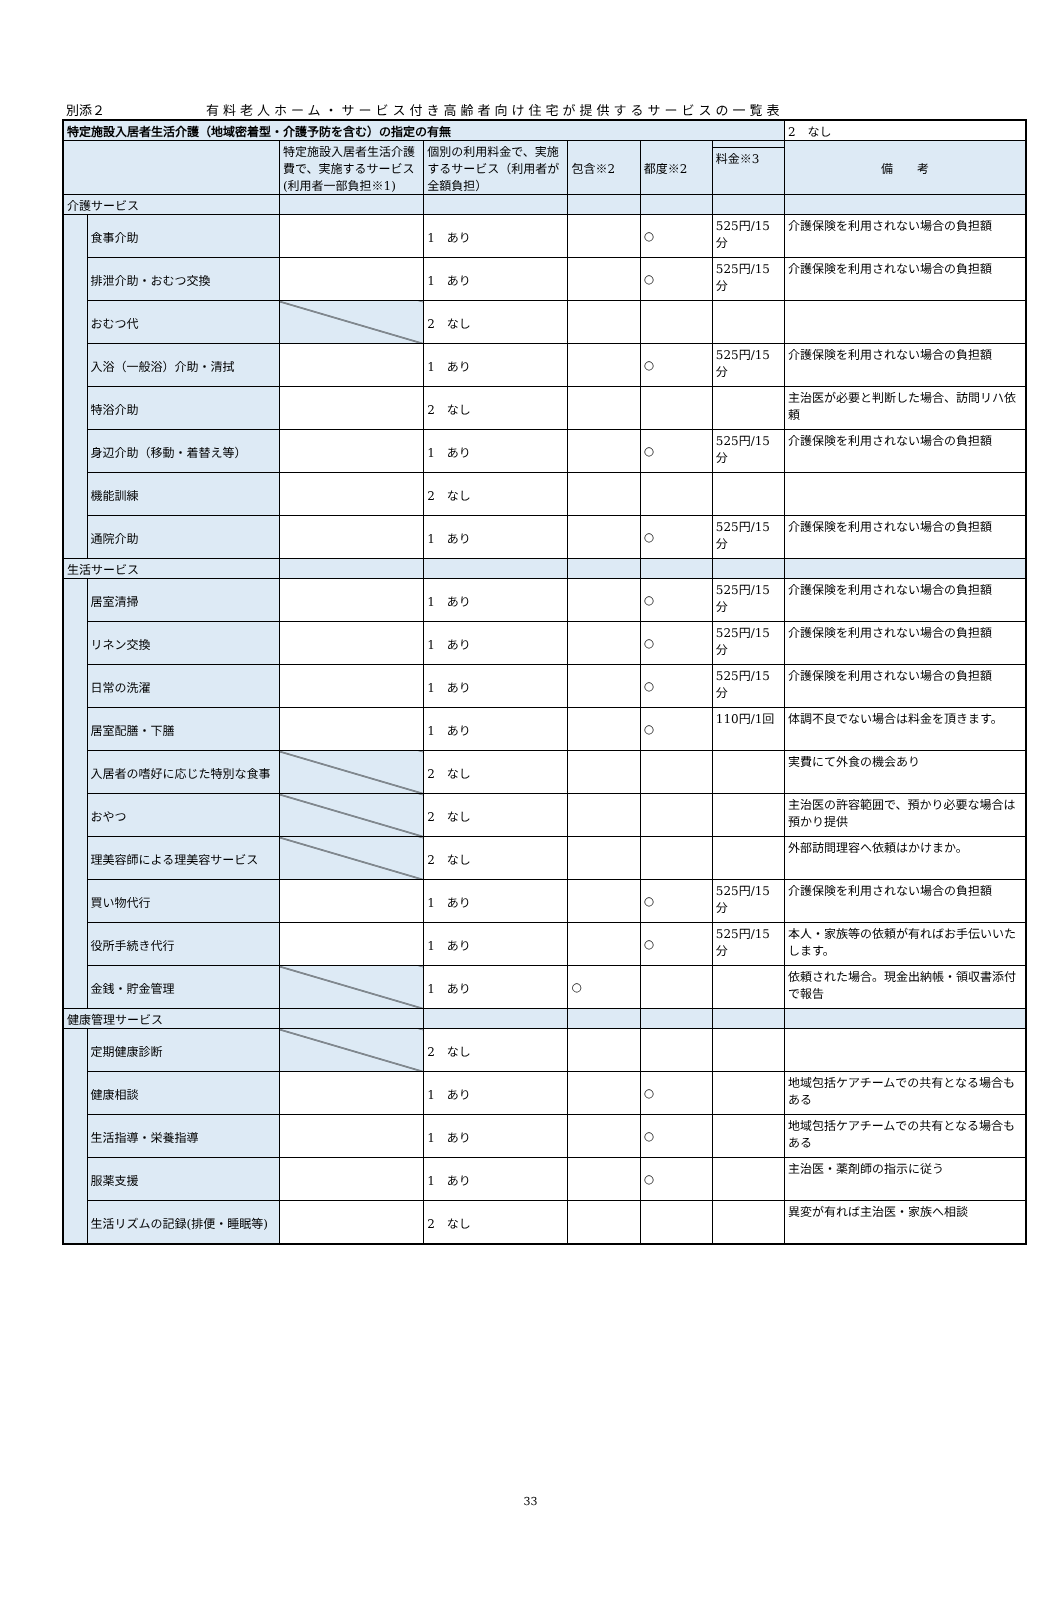別添２ 有料老人ホーム・サービス付き高齢者向け住宅が提供するサービスの一覧表
| 特定施設入居者生活介護（地域密着型・介護予防を含む）の指定の有無 | | | | | | | 2 なし |
| | | 特定施設入居者生活介護費で、実施するサービス(利用者一部負担※1) | 個別の利用料金で、実施するサービス（利用者が全額負担） | 包含※2 | 都度※2 | | 備 考 |
| | | | | | | 料金※3 | |
| 介護サービス | | | | | | | |
| | 食事介助 | | 1 あり | | ○ | 525円/15分 | 介護保険を利用されない場合の負担額 |
| | 排泄介助・おむつ交換 | | 1 あり | | ○ | 525円/15分 | 介護保険を利用されない場合の負担額 |
| | おむつ代 | | 2 なし | | | | |
| | 入浴（一般浴）介助・清拭 | | 1 あり | | ○ | 525円/15分 | 介護保険を利用されない場合の負担額 |
| | 特浴介助 | | 2 なし | | | | 主治医が必要と判断した場合、訪問リハ依頼 |
| | 身辺介助（移動・着替え等） | | 1 あり | | ○ | 525円/15分 | 介護保険を利用されない場合の負担額 |
| | 機能訓練 | | 2 なし | | | | |
| | 通院介助 | | 1 あり | | ○ | 525円/15分 | 介護保険を利用されない場合の負担額 |
| 生活サービス | | | | | | | |
| | 居室清掃 | | 1 あり | | ○ | 525円/15分 | 介護保険を利用されない場合の負担額 |
| | リネン交換 | | 1 あり | | ○ | 525円/15分 | 介護保険を利用されない場合の負担額 |
| | 日常の洗濯 | | 1 あり | | ○ | 525円/15分 | 介護保険を利用されない場合の負担額 |
| | 居室配膳・下膳 | | 1 あり | | ○ | 110円/1回 | 体調不良でない場合は料金を頂きます。 |
| | 入居者の嗜好に応じた特別な食事 | | 2 なし | | | | 実費にて外食の機会あり |
| | おやつ | | 2 なし | | | | 主治医の許容範囲で、預かり必要な場合は預かり提供 |
| | 理美容師による理美容サービス | | 2 なし | | | | 外部訪問理容へ依頼はかけまか。 |
| | 買い物代行 | | 1 あり | | ○ | 525円/15分 | 介護保険を利用されない場合の負担額 |
| | 役所手続き代行 | | 1 あり | | ○ | 525円/15分 | 本人・家族等の依頼が有ればお手伝いいたします。 |
| | 金銭・貯金管理 | | 1 あり | ○ | | | 依頼された場合。現金出納帳・領収書添付で報告 |
| 健康管理サービス | | | | | | | |
| | 定期健康診断 | | 2 なし | | | | |
| | 健康相談 | | 1 あり | | ○ | | 地域包括ケアチームでの共有となる場合もある |
| | 生活指導・栄養指導 | | 1 あり | | ○ | | 地域包括ケアチームでの共有となる場合もある |
| | 服薬支援 | | 1 あり | | ○ | | 主治医・薬剤師の指示に従う |
| | 生活リズムの記録(排便・睡眠等) | | 2 なし | | | | 異変が有れば主治医・家族へ相談 |
33